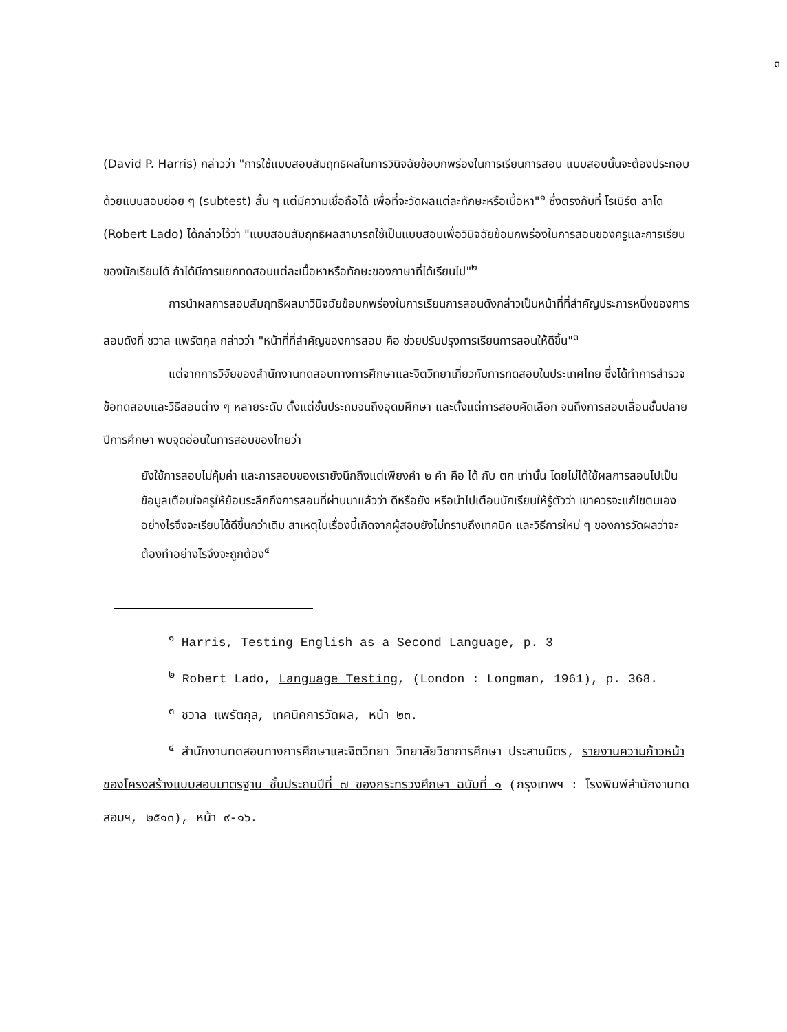๓
(David P. Harris) กล่าวว่า "การใช้แบบสอบสัมฤทธิผลในการวินิจฉัยข้อบกพร่องในการเรียนการสอน แบบสอบนั้นจะต้องประกอบด้วยแบบสอบย่อย ๆ (subtest) สั้น ๆ แต่มีความเชื่อถือได้ เพื่อที่จะวัดผลแต่ละทักษะหรือเนื้อหา"<sup>๑</sup> ซึ่งตรงกับที่ โรเบิร์ต ลาโด (Robert Lado) ได้กล่าวไว้ว่า "แบบสอบสัมฤทธิผลสามารถใช้เป็นแบบสอบเพื่อวินิจฉัยข้อบกพร่องในการสอนของครูและการเรียนของนักเรียนได้ ถ้าได้มีการแยกทดสอบแต่ละเนื้อหาหรือทักษะของภาษาที่ได้เรียนไป"<sup>๒</sup>
การนำผลการสอบสัมฤทธิผลมาวินิจฉัยข้อบกพร่องในการเรียนการสอนดังกล่าวเป็นหน้าที่ที่สำคัญประการหนึ่งของการสอบดังที่ ชวาล แพรัตกุล กล่าวว่า "หน้าที่ที่สำคัญของการสอบ คือ ช่วยปรับปรุงการเรียนการสอนให้ดีขึ้น"<sup>๓</sup>
แต่จากการวิจัยของสำนักงานทดสอบทางการศึกษาและจิตวิทยาเกี่ยวกับการทดสอบในประเทศไทย ซึ่งได้ทำการสำรวจข้อทดสอบและวิธีสอบต่าง ๆ หลายระดับ ตั้งแต่ชั้นประถมจนถึงอุดมศึกษา และตั้งแต่การสอบคัดเลือก จนถึงการสอบเลื่อนชั้นปลายปีการศึกษา พบจุดอ่อนในการสอบของไทยว่า
ยังใช้การสอบไม่คุ้มค่า และการสอบของเรายังนึกถึงแต่เพียงคำ ๒ คำ คือ ได้ กับ ตก เท่านั้น โดยไม่ได้ใช้ผลการสอบไปเป็นข้อมูลเตือนใจครูให้ย้อนระลึกถึงการสอนที่ผ่านมาแล้วว่า ดีหรือยัง หรือนำไปเตือนนักเรียนให้รู้ตัวว่า เขาควรจะแก้ไขตนเองอย่างไรจึงจะเรียนได้ดีขึ้นกว่าเดิม สาเหตุในเรื่องนี้เกิดจากผู้สอบยังไม่ทราบถึงเทคนิค และวิธีการใหม่ ๆ ของการวัดผลว่าจะต้องทำอย่างไรจึงจะถูกต้อง<sup>๔</sup>
<sup>๑</sup> Harris, Testing English as a Second Language, p. 3
<sup>๒</sup> Robert Lado, Language Testing, (London : Longman, 1961), p. 368.
<sup>๓</sup> ชวาล แพรัตกุล, เทคนิคการวัดผล, หน้า ๒๓.
<sup>๔</sup> สำนักงานทดสอบทางการศึกษาและจิตวิทยา วิทยาลัยวิชาการศึกษา ประสานมิตร, รายงานความก้าวหน้าของโครงสร้างแบบสอบมาตรฐาน ชั้นประถมปีที่ ๗ ของกระทรวงศึกษา ฉบับที่ ๑ (กรุงเทพฯ : โรงพิมพ์สำนักงานทดสอบฯ, ๒๕๑๓), หน้า ๙-๑๖.